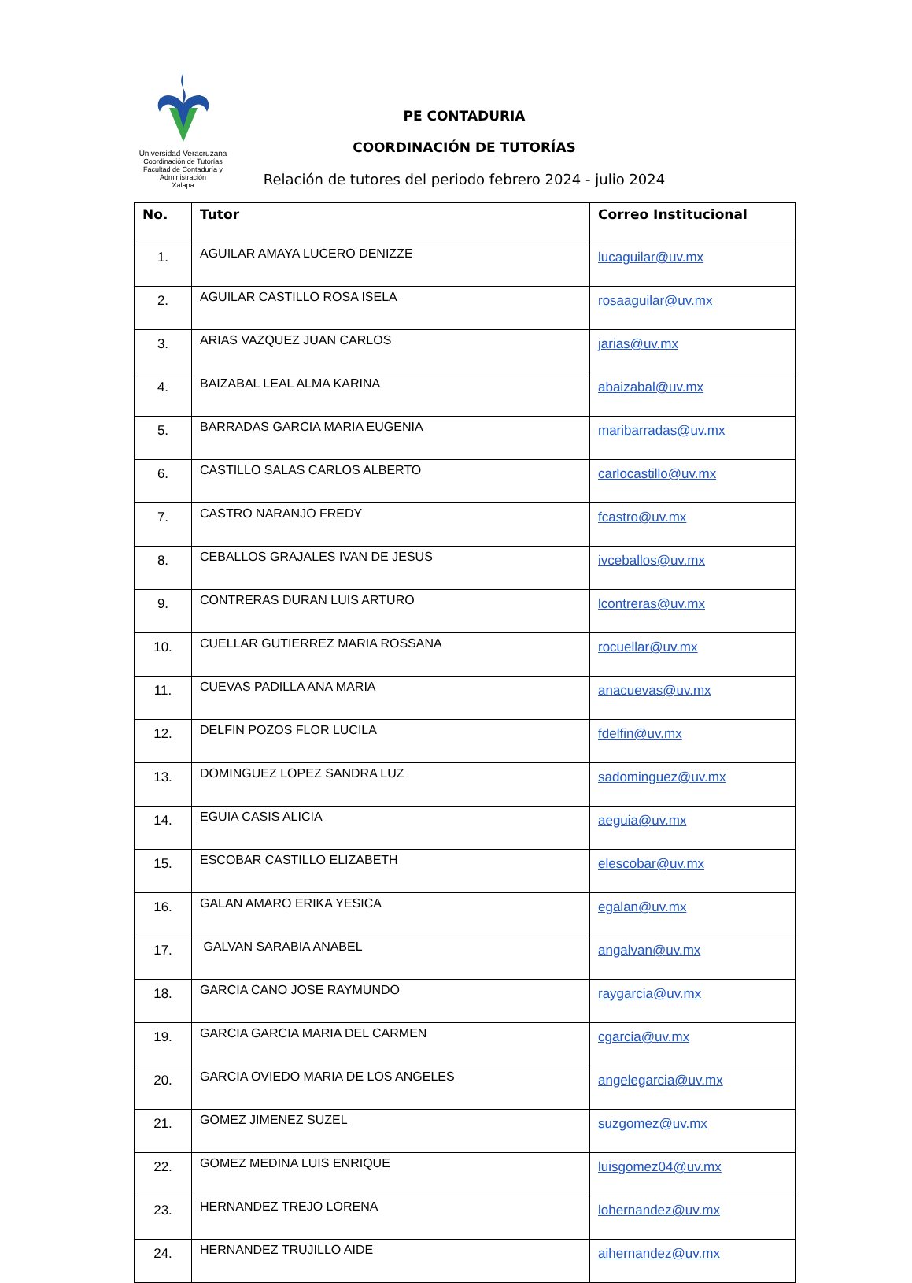Universidad Veracruzana
Coordinación de Tutorías
Facultad de Contaduría y Administración
Xalapa
PE CONTADURIA
COORDINACIÓN DE TUTORÍAS
Relación de tutores del periodo febrero 2024 - julio 2024
| No. | Tutor | Correo Institucional |
| --- | --- | --- |
| 1. | AGUILAR AMAYA LUCERO DENIZZE | lucaguilar@uv.mx |
| 2. | AGUILAR CASTILLO ROSA ISELA | rosaaguilar@uv.mx |
| 3. | ARIAS VAZQUEZ JUAN CARLOS | jarias@uv.mx |
| 4. | BAIZABAL LEAL ALMA KARINA | abaizabal@uv.mx |
| 5. | BARRADAS GARCIA MARIA EUGENIA | maribarradas@uv.mx |
| 6. | CASTILLO SALAS CARLOS ALBERTO | carlocastillo@uv.mx |
| 7. | CASTRO NARANJO FREDY | fcastro@uv.mx |
| 8. | CEBALLOS GRAJALES IVAN DE JESUS | ivceballos@uv.mx |
| 9. | CONTRERAS DURAN LUIS ARTURO | lcontreras@uv.mx |
| 10. | CUELLAR GUTIERREZ MARIA ROSSANA | rocuellar@uv.mx |
| 11. | CUEVAS PADILLA ANA MARIA | anacuevas@uv.mx |
| 12. | DELFIN POZOS FLOR LUCILA | fdelfin@uv.mx |
| 13. | DOMINGUEZ LOPEZ SANDRA LUZ | sadominguez@uv.mx |
| 14. | EGUIA CASIS ALICIA | aeguia@uv.mx |
| 15. | ESCOBAR CASTILLO ELIZABETH | elescobar@uv.mx |
| 16. | GALAN AMARO ERIKA YESICA | egalan@uv.mx |
| 17. | GALVAN SARABIA ANABEL | angalvan@uv.mx |
| 18. | GARCIA CANO JOSE RAYMUNDO | raygarcia@uv.mx |
| 19. | GARCIA GARCIA MARIA DEL CARMEN | cgarcia@uv.mx |
| 20. | GARCIA OVIEDO MARIA DE LOS ANGELES | angelegarcia@uv.mx |
| 21. | GOMEZ JIMENEZ SUZEL | suzgomez@uv.mx |
| 22. | GOMEZ MEDINA LUIS ENRIQUE | luisgomez04@uv.mx |
| 23. | HERNANDEZ TREJO LORENA | lohernandez@uv.mx |
| 24. | HERNANDEZ TRUJILLO AIDE | aihernandez@uv.mx |